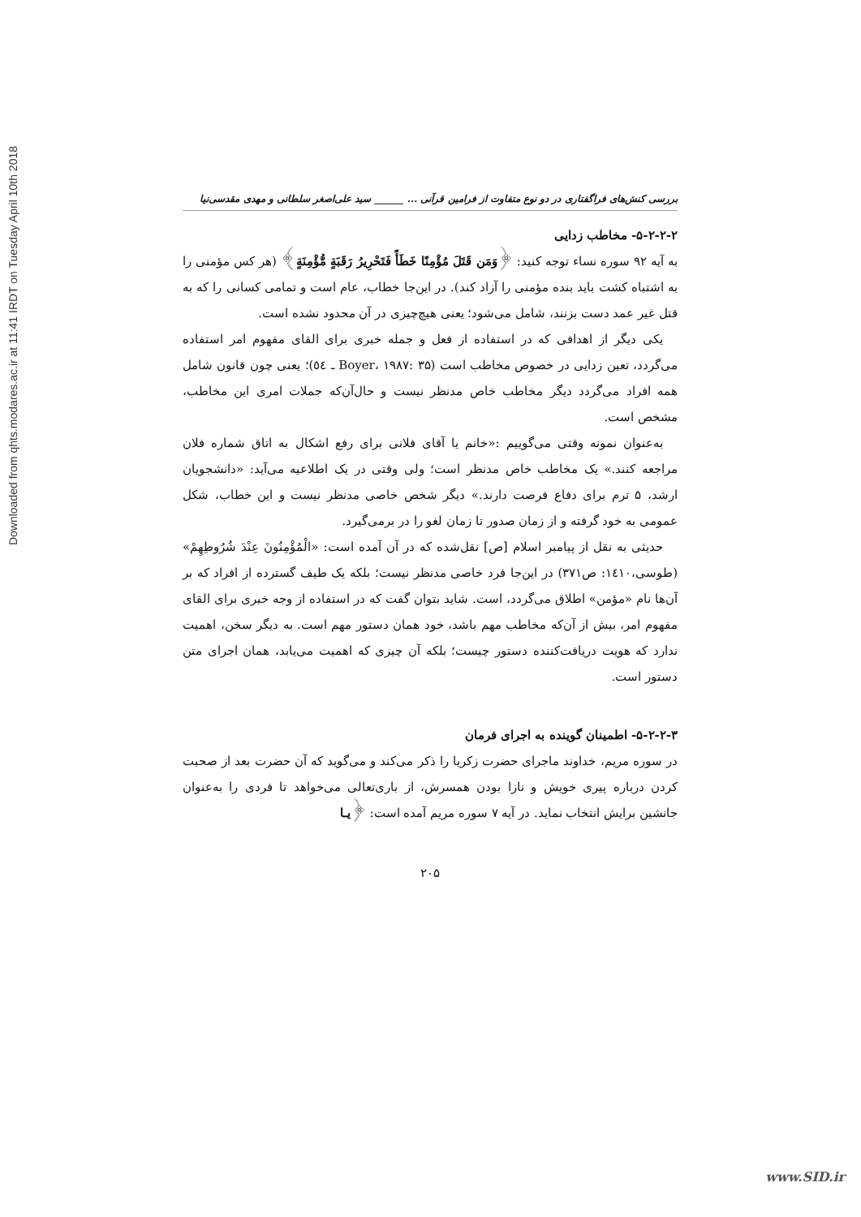Downloaded from qhts.modares.ac.ir at 11:41 IRDT on Tuesday April 10th 2018
بررسی کنش‌های فراگفتاری در دو نوع متفاوت از فرامین قرآنی ... ______ سید علی‌اصغر سلطانی و مهدی مقدسی‌نیا
۵-۲-۲-۲- مخاطب زدایی
به آیه ۹۲ سوره نساء توجه کنید: ﴿وَمَن قَتَلَ مُؤْمِنًا خَطَأً فَتَحْرِيرُ رَقَبَةٍ مُّؤْمِنَةٍ﴾ (هر کس مؤمنی را به اشتباه کشت باید بنده مؤمنی را آزاد کند). در این‌جا خطاب، عام است و تمامی کسانی را که به قتل غیر عمد دست بزنند، شامل می‌شود؛ یعنی هیچ‌چیزی در آن محدود نشده است.
یکی دیگر از اهدافی که در استفاده از فعل و جمله خبری برای القای مفهوم امر استفاده می‌گردد، تعین زدایی در خصوص مخاطب است (Boyer، ۱۹۸۷: ۳۵ ـ ٥٤)؛ یعنی چون قانون شامل همه افراد می‌گردد دیگر مخاطب خاص مدنظر نیست و حال‌آن‌که جملات امری این مخاطب، مشخص است.
به‌عنوان نمونه وقتی می‌گوییم :«خانم یا آقای فلانی برای رفع اشکال به اتاق شماره فلان مراجعه کنند.» یک مخاطب خاص مدنظر است؛ ولی وقتی در یک اطلاعیه می‌آید: «دانشجویان ارشد، ۵ ترم برای دفاع فرصت دارند.» دیگر شخص خاصی مدنظر نیست و این خطاب، شکل عمومی به خود گرفته و از زمان صدور تا زمان لغو را در برمی‌گیرد.
حدیثی به نقل از پیامبر اسلام [ص] نقل‌شده که در آن آمده است: «الْمُؤْمِنُونَ عِنْدَ شُرُوطِهِمْ» (طوسی،۱٤۱۰: ص۳۷۱) در این‌جا فرد خاصی مدنظر نیست؛ بلکه یک طیف گسترده از افراد که بر آن‌ها نام «مؤمن» اطلاق می‌گردد، است. شاید بتوان گفت که در استفاده از وجه خبری برای القای مفهوم امر، بیش از آن‌که مخاطب مهم باشد، خود همان دستور مهم است. به دیگر سخن، اهمیت ندارد که هویت دریافت‌کننده دستور چیست؛ بلکه آن چیزی که اهمیت می‌یابد، همان اجرای متن دستور است.
۵-۲-۲-۳- اطمینان گوینده به اجرای فرمان
در سوره مریم، خداوند ماجرای حضرت زکریا را ذکر می‌کند و می‌گوید که آن حضرت بعد از صحبت کردن درباره پیری خویش و نازا بودن همسرش، از باری‌تعالی می‌خواهد تا فردی را به‌عنوان جانشین برایش انتخاب نماید. در آیه ۷ سوره مریم آمده است: ﴿يـا
۲۰۵
www.SID.ir